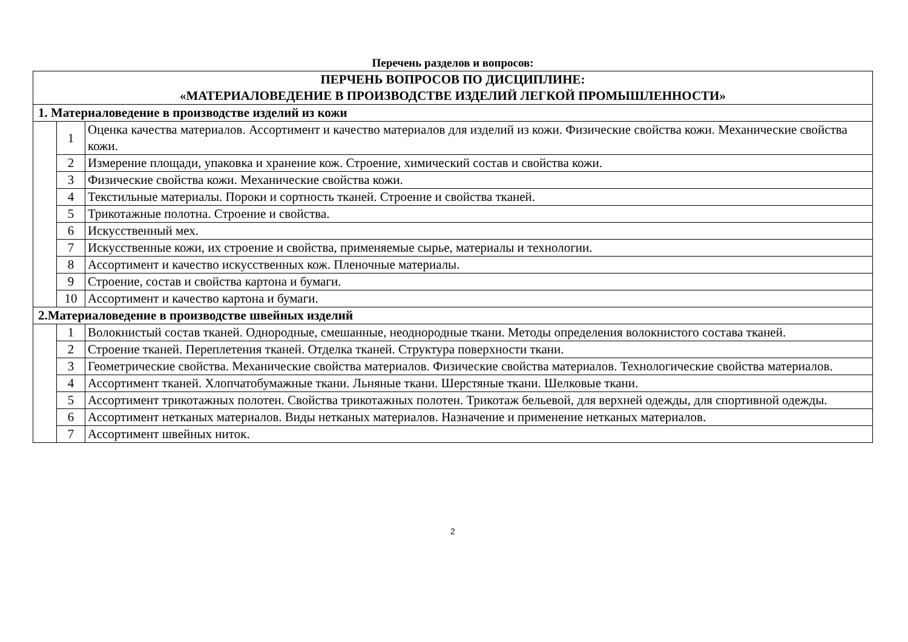Перечень разделов и вопросов:
| ПЕРЧЕНЬ ВОПРОСОВ ПО ДИСЦИПЛИНЕ: «МАТЕРИАЛОВЕДЕНИЕ В ПРОИЗВОДСТВЕ ИЗДЕЛИЙ ЛЕГКОЙ ПРОМЫШЛЕННОСТИ» | | |
| --- | --- | --- |
| 1. Материаловедение в производстве изделий из кожи | | |
| | 1 | Оценка качества материалов. Ассортимент и качество материалов для изделий из кожи. Физические свойства кожи. Механические свойства кожи. |
| | 2 | Измерение площади, упаковка и хранение кож. Строение, химический состав и свойства кожи. |
| | 3 | Физические свойства кожи. Механические свойства кожи. |
| | 4 | Текстильные материалы. Пороки и сортность тканей. Строение и свойства тканей. |
| | 5 | Трикотажные полотна. Строение и свойства. |
| | 6 | Искусственный мех. |
| | 7 | Искусственные кожи, их строение и свойства, применяемые сырье, материалы и технологии. |
| | 8 | Ассортимент и качество искусственных кож. Пленочные материалы. |
| | 9 | Строение, состав и свойства картона и бумаги. |
| | 10 | Ассортимент и качество картона и бумаги. |
| 2.Материаловедение в производстве швейных изделий | | |
| | 1 | Волокнистый состав тканей. Однородные, смешанные, неоднородные ткани. Методы определения волокнистого состава тканей. |
| | 2 | Строение тканей. Переплетения тканей. Отделка тканей. Структура поверхности ткани. |
| | 3 | Геометрические свойства. Механические свойства материалов. Физические свойства материалов. Технологические свойства материалов. |
| | 4 | Ассортимент тканей. Хлопчатобумажные ткани. Льняные ткани. Шерстяные ткани. Шелковые ткани. |
| | 5 | Ассортимент трикотажных полотен. Свойства трикотажных полотен. Трикотаж бельевой, для верхней одежды, для спортивной одежды. |
| | 6 | Ассортимент нетканых материалов. Виды нетканых материалов. Назначение и применение нетканых материалов. |
| | 7 | Ассортимент швейных ниток. |
2